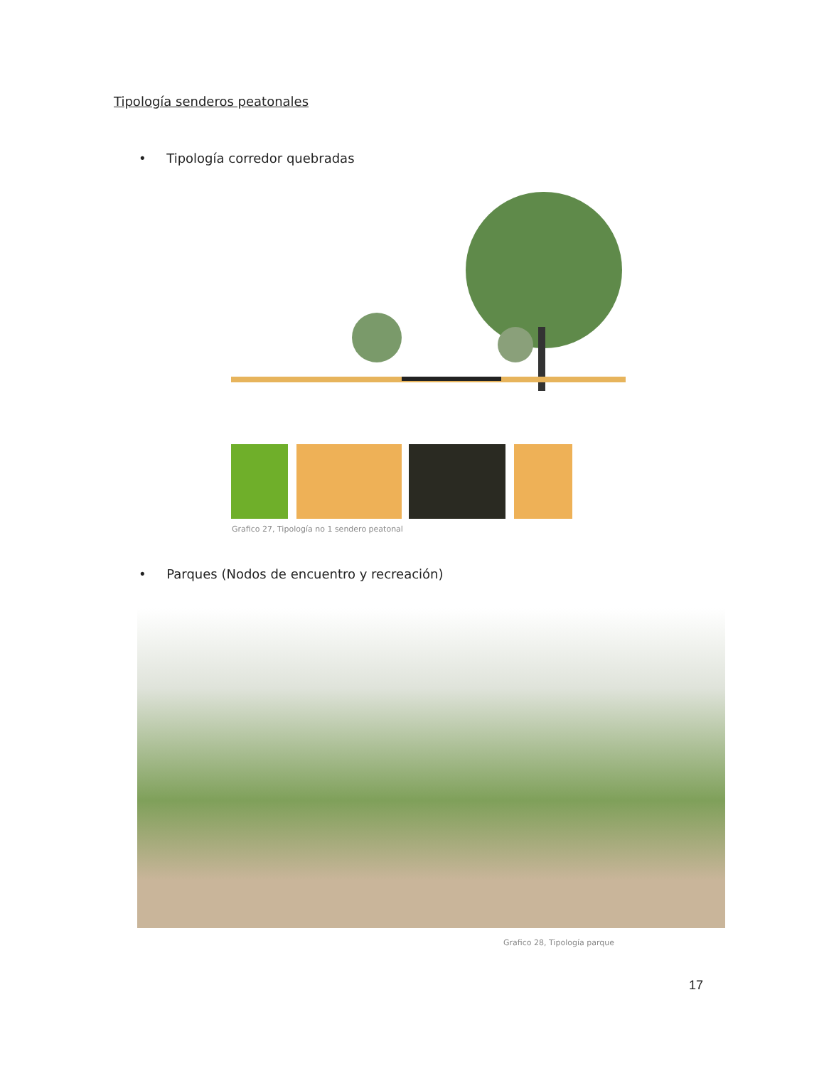Tipología senderos peatonales
• Tipología corredor quebradas
Grafico 27, Tipología no 1 sendero peatonal
• Parques (Nodos de encuentro y recreación)
Grafico 28, Tipología parque
17